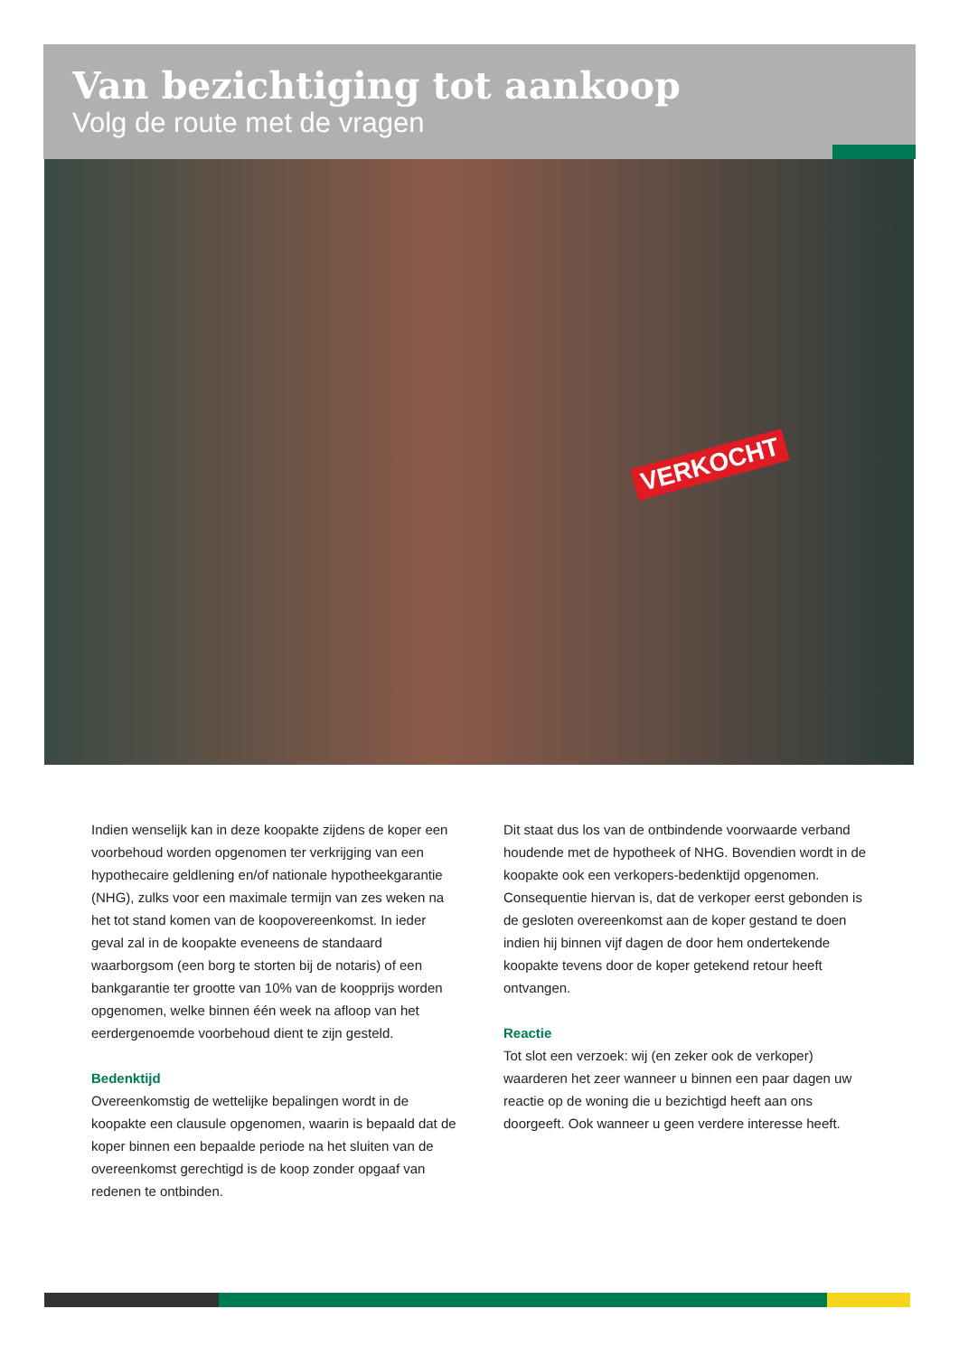Van bezichtiging tot aankoop
Volg de route met de vragen
VERKOCHT
Indien wenselijk kan in deze koopakte zijdens de koper een voorbehoud worden opgenomen ter verkrijging van een hypothecaire geldlening en/of nationale hypotheekgarantie (NHG), zulks voor een maximale termijn van zes weken na het tot stand komen van de koopovereenkomst. In ieder geval zal in de koopakte eveneens de standaard waarborgsom (een borg te storten bij de notaris) of een bankgarantie ter grootte van 10% van de koopprijs worden opgenomen, welke binnen één week na afloop van het eerdergenoemde voorbehoud dient te zijn gesteld.
Bedenktijd
Overeenkomstig de wettelijke bepalingen wordt in de koopakte een clausule opgenomen, waarin is bepaald dat de koper binnen een bepaalde periode na het sluiten van de overeenkomst gerechtigd is de koop zonder opgaaf van redenen te ontbinden.
Dit staat dus los van de ontbindende voorwaarde verband houdende met de hypotheek of NHG. Bovendien wordt in de koopakte ook een verkopers-bedenktijd opgenomen. Consequentie hiervan is, dat de verkoper eerst gebonden is de gesloten overeenkomst aan de koper gestand te doen indien hij binnen vijf dagen de door hem ondertekende koopakte tevens door de koper getekend retour heeft ontvangen.
Reactie
Tot slot een verzoek: wij (en zeker ook de verkoper) waarderen het zeer wanneer u binnen een paar dagen uw reactie op de woning die u bezichtigd heeft aan ons doorgeeft. Ook wanneer u geen verdere interesse heeft.